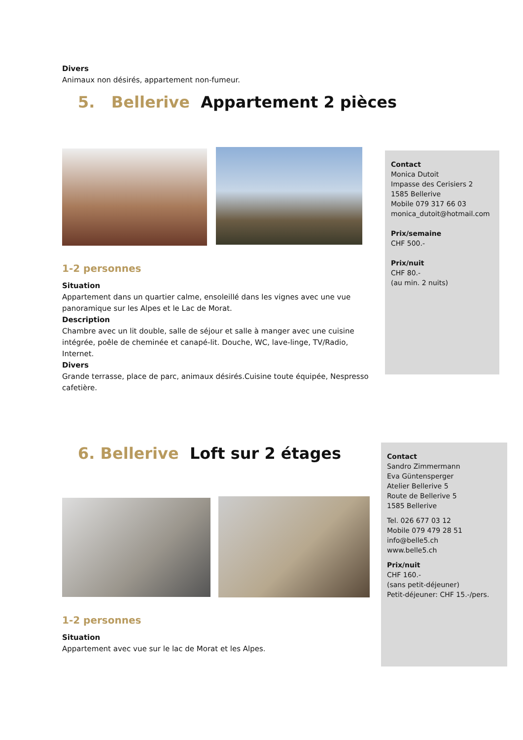Divers
Animaux non désirés, appartement non-fumeur.
5. Bellerive Appartement 2 pièces
Contact
Monica Dutoit
Impasse des Cerisiers 2
1585 Bellerive
Mobile 079 317 66 03
monica_dutoit@hotmail.com
Prix/semaine
CHF 500.-
Prix/nuit
CHF 80.-
(au min. 2 nuits)
1-2 personnes
Situation
Appartement dans un quartier calme, ensoleillé dans les vignes avec une vue panoramique sur les Alpes et le Lac de Morat.
Description
Chambre avec un lit double, salle de séjour et salle à manger avec une cuisine intégrée, poêle de cheminée et canapé-lit. Douche, WC, lave-linge, TV/Radio, Internet.
Divers
Grande terrasse, place de parc, animaux désirés.Cuisine toute équipée, Nespresso cafetière.
6. Bellerive Loft sur 2 étages
Contact
Sandro Zimmermann
Eva Güntensperger
Atelier Bellerive 5
Route de Bellerive 5
1585 Bellerive
Tel. 026 677 03 12
Mobile 079 479 28 51
info@belle5.ch
www.belle5.ch
Prix/nuit
CHF 160.-
(sans petit-déjeuner)
Petit-déjeuner: CHF 15.-/pers.
1-2 personnes
Situation
Appartement avec vue sur le lac de Morat et les Alpes.